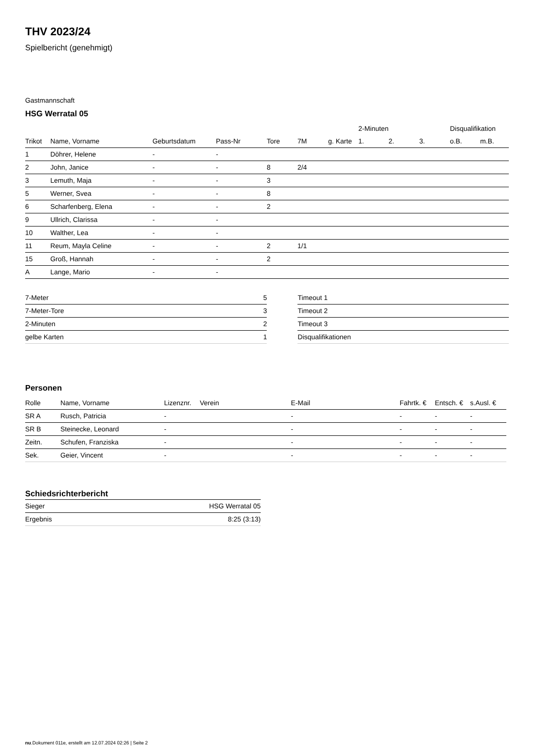THV 2023/24
Spielbericht (genehmigt)
Gastmannschaft
HSG Werratal 05
| | | | | | | | 2-Minuten | | | Disqualifikation | |
| --- | --- | --- | --- | --- | --- | --- | --- | --- | --- | --- | --- |
| Trikot | Name, Vorname | Geburtsdatum | Pass-Nr | Tore | 7M | g. Karte | 1. | 2. | 3. | o.B. | m.B. |
| 1 | Döhrer, Helene | - | - | | | | | | | | |
| 2 | John, Janice | - | - | 8 | 2/4 | | | | | | |
| 3 | Lemuth, Maja | - | - | 3 | | | | | | | |
| 5 | Werner, Svea | - | - | 8 | | | | | | | |
| 6 | Scharfenberg, Elena | - | - | 2 | | | | | | | |
| 9 | Ullrich, Clarissa | - | - | | | | | | | | |
| 10 | Walther, Lea | - | - | | | | | | | | |
| 11 | Reum, Mayla Celine | - | - | 2 | 1/1 | | | | | | |
| 15 | Groß, Hannah | - | - | 2 | | | | | | | |
| A | Lange, Mario | - | - | | | | | | | | |
| 7-Meter | 5 |
| 7-Meter-Tore | 3 |
| 2-Minuten | 2 |
| gelbe Karten | 1 |
| Timeout 1 |
| Timeout 2 |
| Timeout 3 |
| Disqualifikationen |
Personen
| Rolle | Name, Vorname | Lizenznr. | Verein | E-Mail | Fahrtk. € | Entsch. € | s.Ausl. € |
| --- | --- | --- | --- | --- | --- | --- | --- |
| SR A | Rusch, Patricia | - | | - | - | - | - |
| SR B | Steinecke, Leonard | - | | - | - | - | - |
| Zeitn. | Schufen, Franziska | - | | - | - | - | - |
| Sek. | Geier, Vincent | - | | - | - | - | - |
Schiedsrichterbericht
| Sieger | HSG Werratal 05 |
| Ergebnis | 8:25 (3:13) |
nu.Dokument 011e, erstellt am 12.07.2024 02:26 | Seite 2